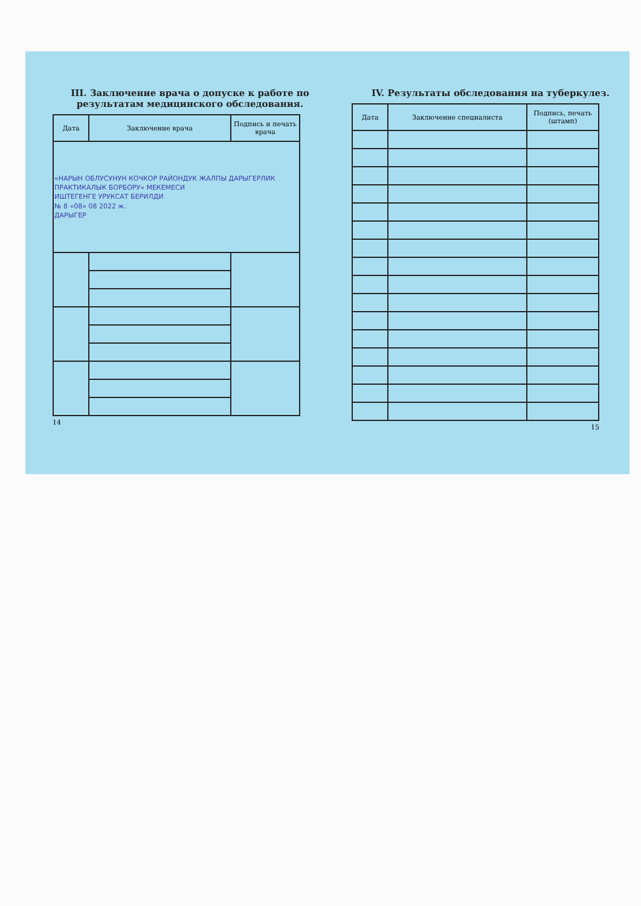III. Заключение врача о допуске к работе по результатам медицинского обследования.
| Дата | Заключение врача | Подпись и печать врача |
| --- | --- | --- |
| «НАРЫН ОБЛУСУНУН КОЧКОР РАЙОНДУК ЖАЛПЫ ДАРЫГЕРЛИК ПРАКТИКАЛЫК БОРБОРУ» МЕКЕМЕСИ ИШТЕГЕНГЕ УРУКСАТ БЕРИЛДИ № 8 «08» 08 2022 ж. ДАРЫГЕР | | |
14
IV. Результаты обследования на туберкулез.
| Дата | Заключение специалиста | Подпись, печать (штамп) |
| --- | --- | --- |
15